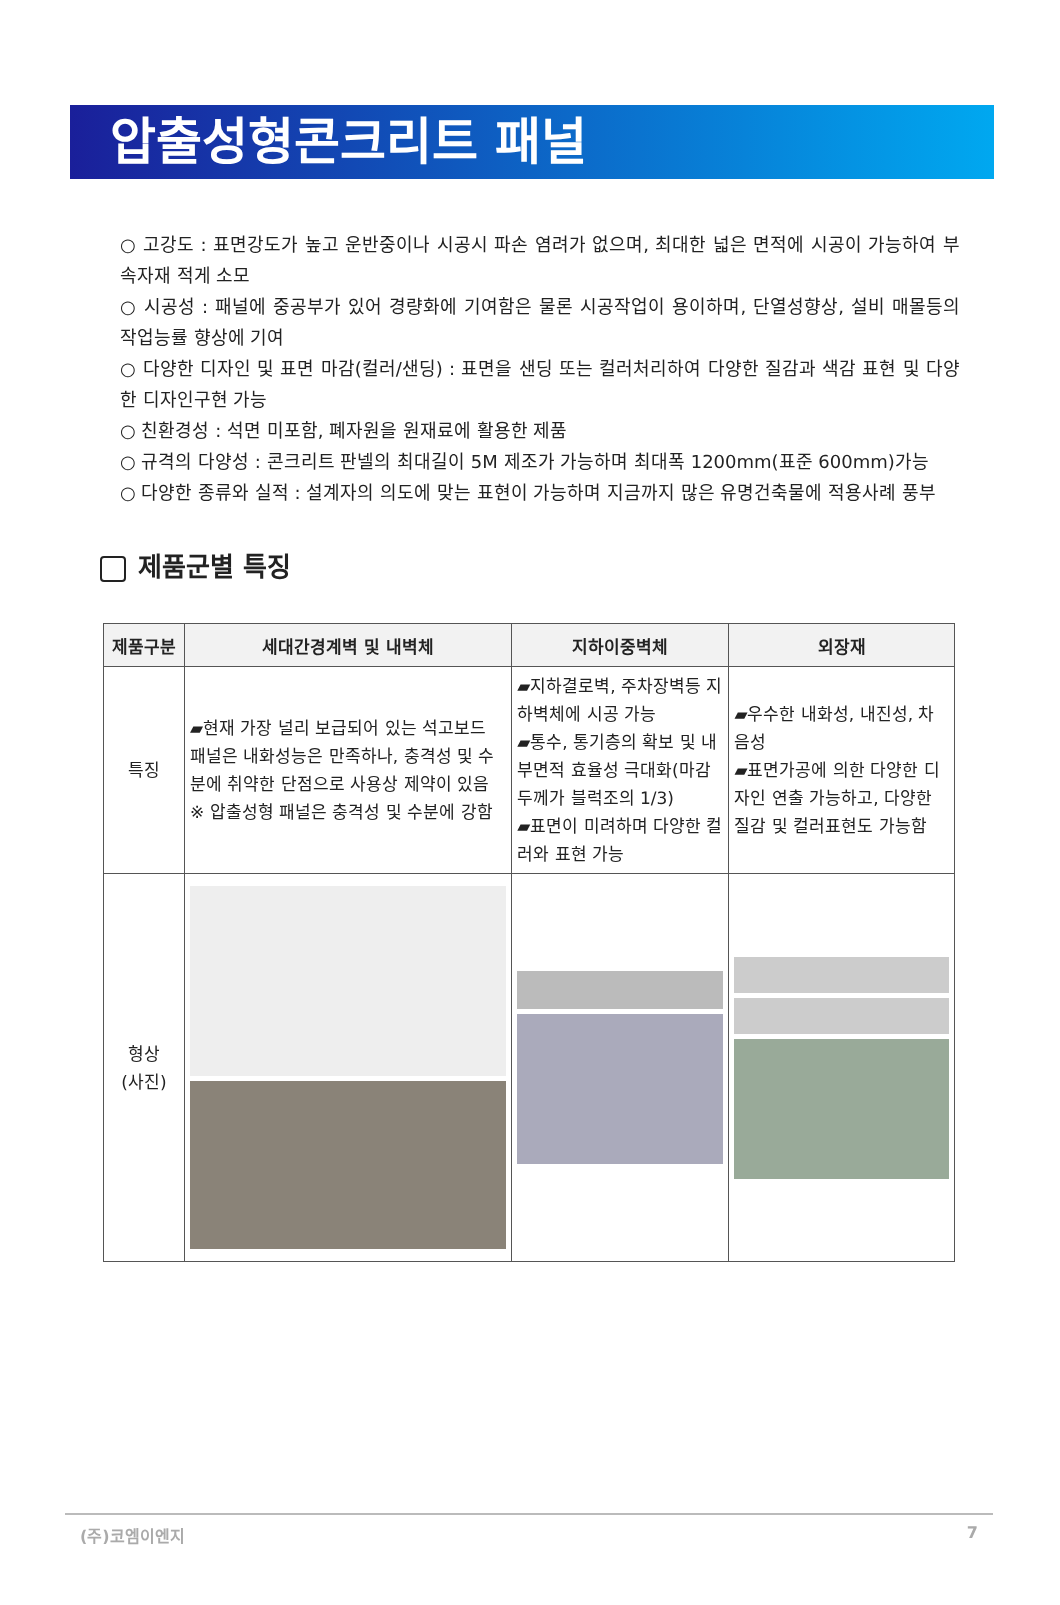압출성형콘크리트 패널
○ 고강도 : 표면강도가 높고 운반중이나 시공시 파손 염려가 없으며, 최대한 넓은 면적에 시공이 가능하여 부속자재 적게 소모
○ 시공성 : 패널에 중공부가 있어 경량화에 기여함은 물론 시공작업이 용이하며, 단열성향상, 설비 매몰등의 작업능률 향상에 기여
○ 다양한 디자인 및 표면 마감(컬러/샌딩) : 표면을 샌딩 또는 컬러처리하여 다양한 질감과 색감 표현 및 다양한 디자인구현 가능
○ 친환경성 : 석면 미포함, 폐자원을 원재료에 활용한 제품
○ 규격의 다양성 : 콘크리트 판넬의 최대길이 5M 제조가 가능하며 최대폭 1200mm(표준 600mm)가능
○ 다양한 종류와 실적 : 설계자의 의도에 맞는 표현이 가능하며 지금까지 많은 유명건축물에 적용사례 풍부
제품군별 특징
| 제품구분 | 세대간경계벽 및 내벽체 | 지하이중벽체 | 외장재 |
| --- | --- | --- | --- |
| 특징 | ▰현재 가장 널리 보급되어 있는 석고보드 패널은 내화성능은 만족하나, 충격성 및 수분에 취약한 단점으로 사용상 제약이 있음 ※ 압출성형 패널은 충격성 및 수분에 강함 | ▰지하결로벽, 주차장벽등 지하벽체에 시공 가능 ▰통수, 통기층의 확보 및 내부면적 효율성 극대화(마감두께가 블럭조의 1/3) ▰표면이 미려하며 다양한 컬러와 표현 가능 | ▰우수한 내화성, 내진성, 차음성 ▰표면가공에 의한 다양한 디자인 연출 가능하고, 다양한 질감 및 컬러표현도 가능함 |
| 형상 (사진) | | | |
(주)코엠이엔지 7